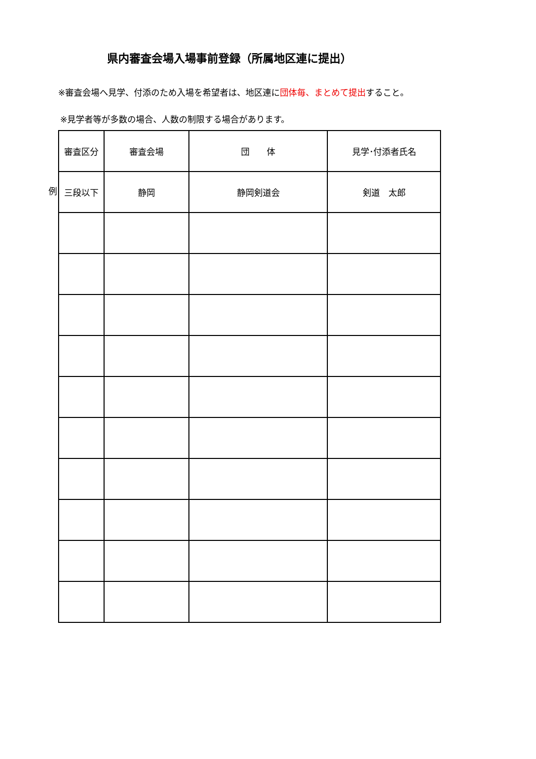県内審査会場入場事前登録（所属地区連に提出）
※審査会場へ見学、付添のため入場を希望者は、地区連に団体毎、まとめて提出すること。
※見学者等が多数の場合、人数の制限する場合があります。
例
| 審査区分 | 審査会場 | 団 体 | 見学･付添者氏名 |
| 三段以下 | 静岡 | 静岡剣道会 | 剣道 太郎 |